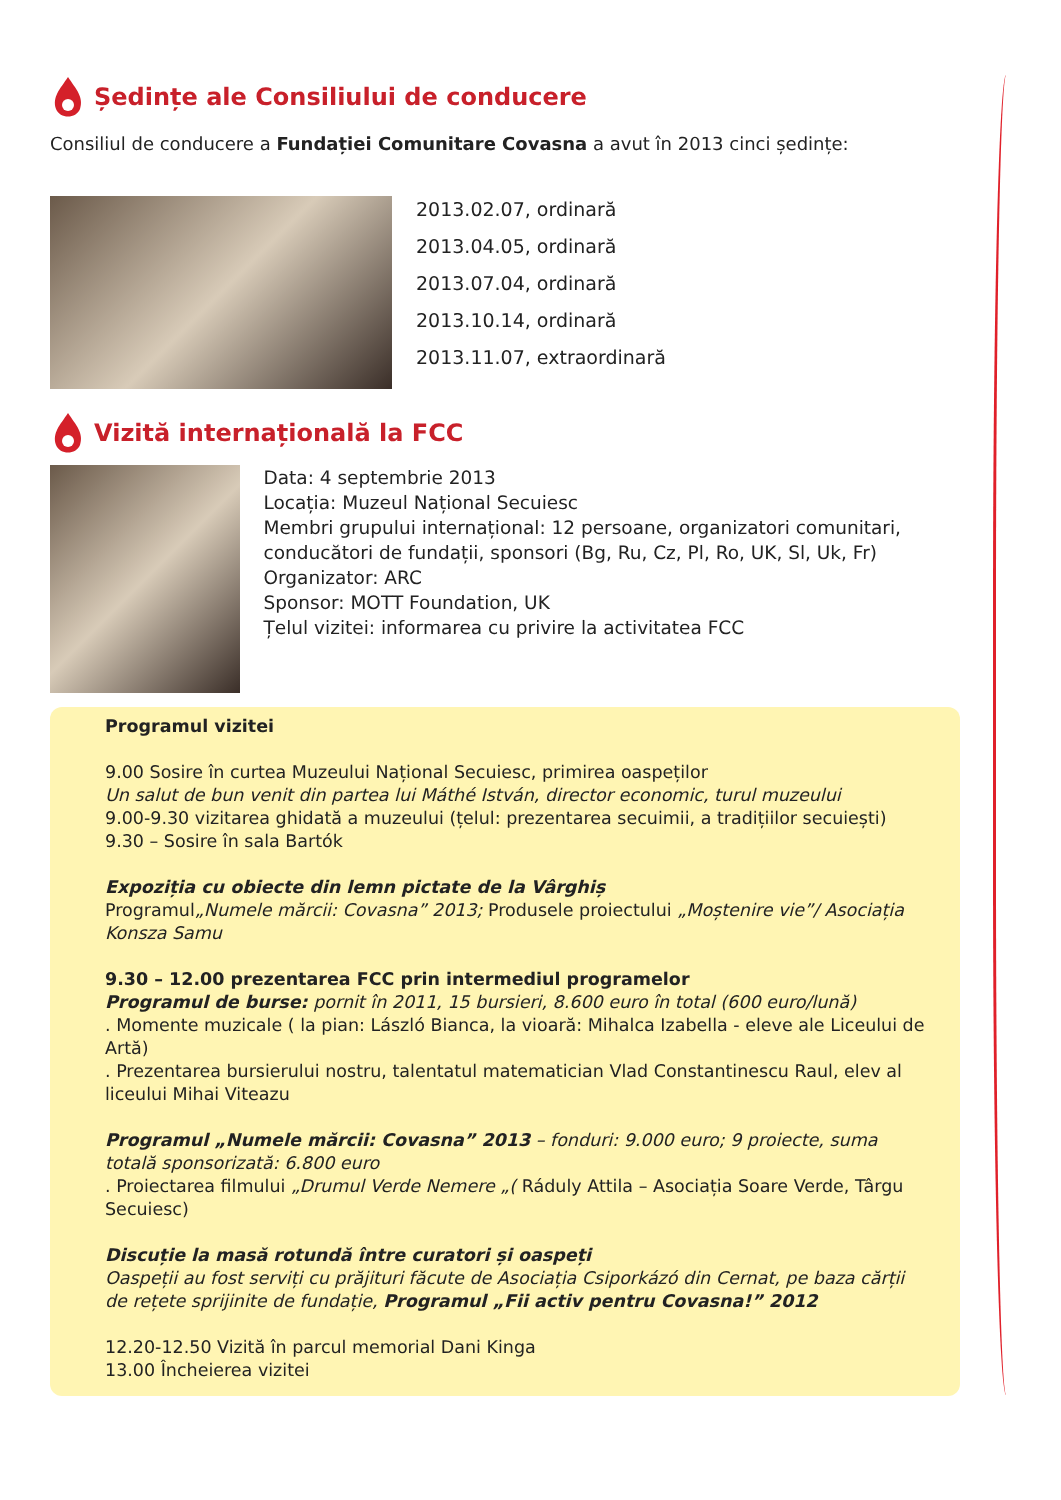Ședințe ale Consiliului de conducere
Consiliul de conducere a Fundației Comunitare Covasna a avut în 2013 cinci ședințe:
2013.02.07, ordinară
2013.04.05, ordinară
2013.07.04, ordinară
2013.10.14, ordinară
2013.11.07, extraordinară
Vizită internațională la FCC
Data: 4 septembrie 2013
Locația: Muzeul Național Secuiesc
Membri grupului internațional: 12 persoane, organizatori comunitari, conducători de fundații, sponsori (Bg, Ru, Cz, Pl, Ro, UK, Sl, Uk, Fr)
Organizator: ARC
Sponsor: MOTT Foundation, UK
Țelul vizitei: informarea cu privire la activitatea FCC
Programul vizitei
9.00 Sosire în curtea Muzeului Național Secuiesc, primirea oaspeților
Un salut de bun venit din partea lui Máthé István, director economic, turul muzeului
9.00-9.30 vizitarea ghidată a muzeului (țelul: prezentarea secuimii, a tradițiilor secuiești)
9.30 – Sosire în sala Bartók
Expoziția cu obiecte din lemn pictate de la Vârghiș
Programul„Numele mărcii: Covasna” 2013; Produsele proiectului „Moștenire vie”/ Asociația Konsza Samu
9.30 – 12.00 prezentarea FCC prin intermediul programelor
Programul de burse: pornit în 2011, 15 bursieri, 8.600 euro în total (600 euro/lună)
. Momente muzicale ( la pian: László Bianca, la vioară: Mihalca Izabella - eleve ale Liceului de Artă)
. Prezentarea bursierului nostru, talentatul matematician Vlad Constantinescu Raul, elev al liceului Mihai Viteazu
Programul „Numele mărcii: Covasna” 2013 – fonduri: 9.000 euro; 9 proiecte, suma totală sponsorizată: 6.800 euro
. Proiectarea filmului „Drumul Verde Nemere „( Ráduly Attila – Asociația Soare Verde, Târgu Secuiesc)
Discuție la masă rotundă între curatori și oaspeți
Oaspeții au fost serviți cu prăjituri făcute de Asociația Csiporkázó din Cernat, pe baza cărții de rețete sprijinite de fundație, Programul „Fii activ pentru Covasna!” 2012
12.20-12.50 Vizită în parcul memorial Dani Kinga
13.00 Încheierea vizitei